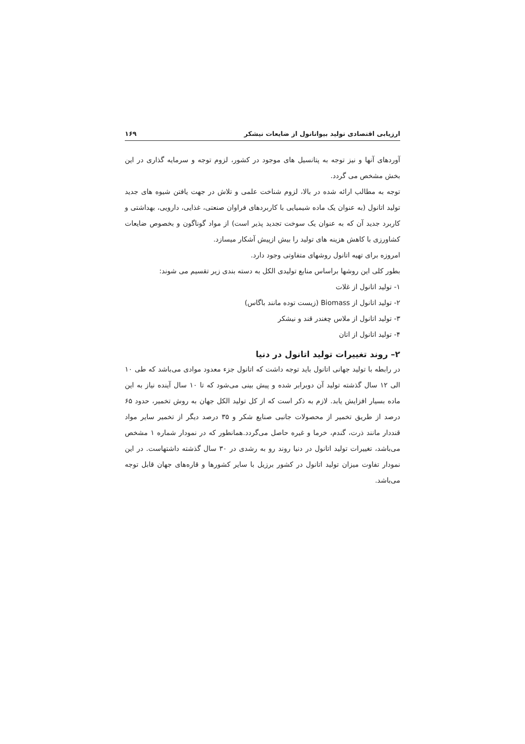ارزیابی اقتصادی تولید بیواتانول از ضایعات نیشکر ۱۶۹
آوردهای آنها و نیز توجه به پتانسیل های موجود در کشور، لزوم توجه و سرمایه گذاری در این بخش مشخص می گردد.
توجه به مطالب ارائه شده در بالا، لزوم شناخت علمی و تلاش در جهت یافتن شیوه های جدید تولید اتانول (به عنوان یک ماده شیمیایی با کاربردهای فراوان صنعتی، غذایی، دارویی، بهداشتی و کاربرد جدید آن که به عنوان یک سوخت تجدید پذیر است) از مواد گوناگون و بخصوص ضایعات کشاورزی با کاهش هزینه های تولید را بیش ازپیش آشکار میسازد.
امروزه برای تهیه اتانول روشهای متفاوتی وجود دارد.
بطور کلی این روشها براساس منابع تولیدی الکل به دسته بندی زیر تقسیم می شوند:
۱- تولید اتانول از غلات
۲- تولید اتانول از Biomass (زیست توده مانند باگاس)
۳- تولید اتانول از ملاس چغندر قند و نیشکر
۴- تولید اتانول از اتان
۲– روند تغییرات تولید اتانول در دنیا
در رابطه با تولید جهانی اتانول باید توجه داشت که اتانول جزء معدود موادی می‌باشد که طی ۱۰ الی ۱۲ سال گذشته تولید آن دوبرابر شده و پیش بینی می‌شود که تا ۱۰ سال آینده نیاز به این ماده بسیار افزایش یابد. لازم به ذکر است که از کل تولید الکل جهان به روش تخمیر، حدود ۶۵ درصد از طریق تخمیر از محصولات جانبی صنایع شکر و ۳۵ درصد دیگر از تخمیر سایر مواد قنددار مانند ذرت، گندم، خرما و غیره حاصل می‌گردد.همانطور که در نمودار شماره ۱ مشخص می‌باشد، تغییرات تولید اتانول در دنیا روند رو به رشدی در ۳۰ سال گذشته داشتهاست. در این نمودار تفاوت میزان تولید اتانول در کشور برزیل با سایر کشورها و قاره‌های جهان قابل توجه می‌باشد.